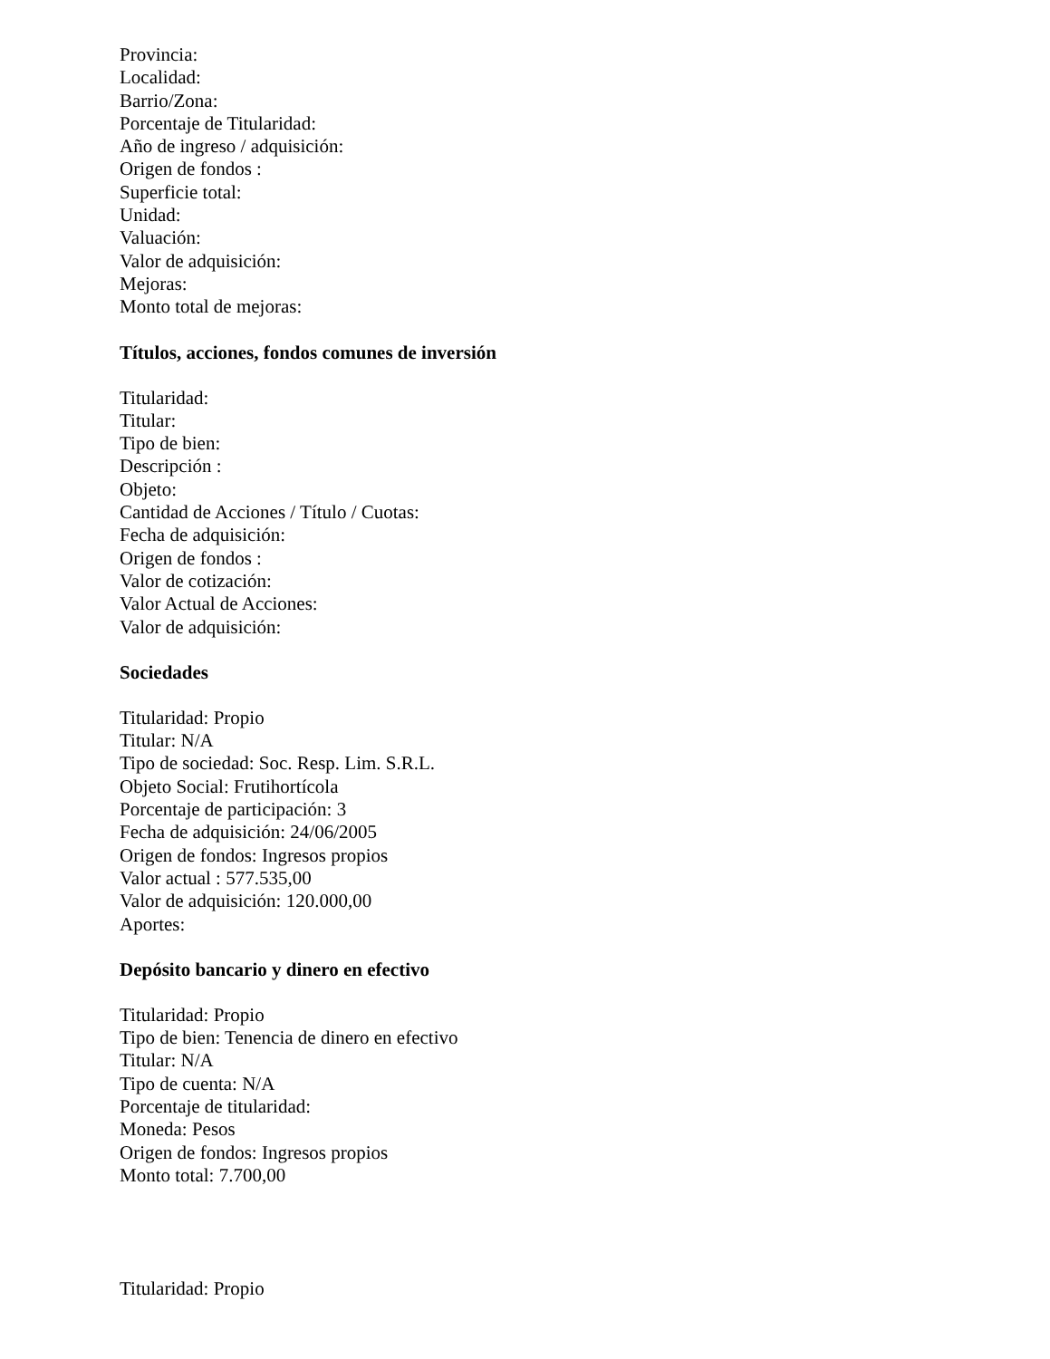Provincia:
Localidad:
Barrio/Zona:
Porcentaje de Titularidad:
Año de ingreso / adquisición:
Origen de fondos :
Superficie total:
Unidad:
Valuación:
Valor de adquisición:
Mejoras:
Monto total de mejoras:
Títulos, acciones, fondos comunes de inversión
Titularidad:
Titular:
Tipo de bien:
Descripción :
Objeto:
Cantidad de Acciones / Título / Cuotas:
Fecha de adquisición:
Origen de fondos :
Valor de cotización:
Valor Actual de Acciones:
Valor de adquisición:
Sociedades
Titularidad: Propio
Titular: N/A
Tipo de sociedad: Soc. Resp. Lim. S.R.L.
Objeto Social: Frutihortícola
Porcentaje de participación: 3
Fecha de adquisición: 24/06/2005
Origen de fondos: Ingresos propios
Valor actual : 577.535,00
Valor de adquisición: 120.000,00
Aportes:
Depósito bancario y dinero en efectivo
Titularidad: Propio
Tipo de bien: Tenencia de dinero en efectivo
Titular: N/A
Tipo de cuenta: N/A
Porcentaje de titularidad:
Moneda: Pesos
Origen de fondos: Ingresos propios
Monto total: 7.700,00
Titularidad: Propio